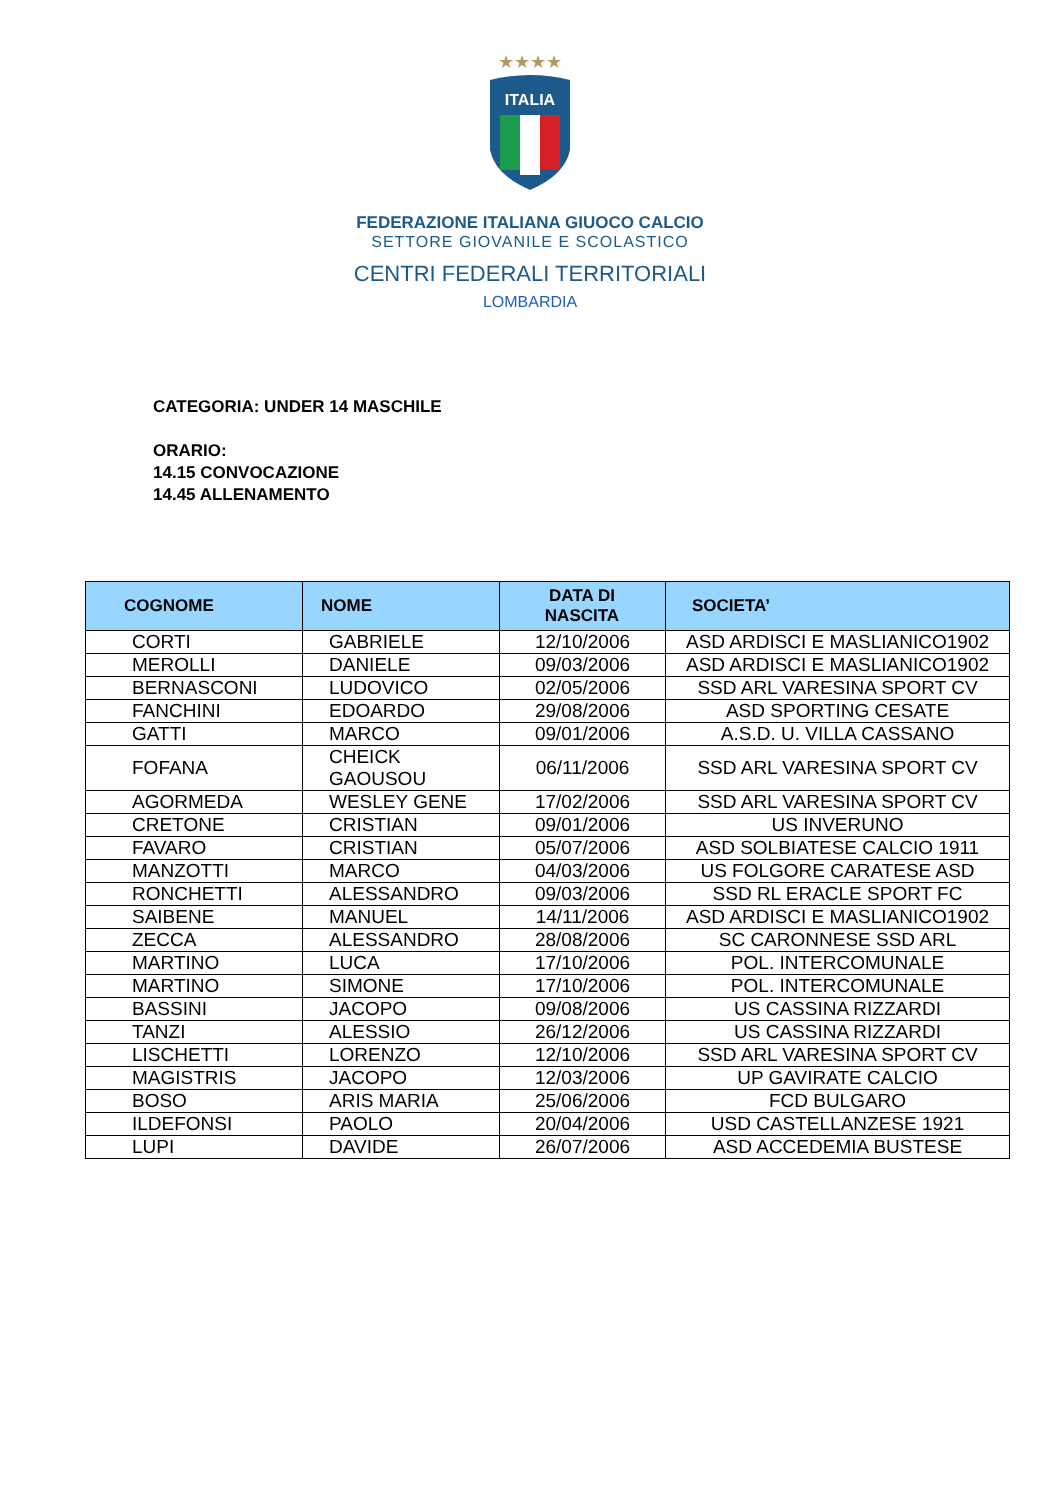★★★★
ITALIA
FEDERAZIONE ITALIANA GIUOCO CALCIO
SETTORE GIOVANILE E SCOLASTICO
CENTRI FEDERALI TERRITORIALI
LOMBARDIA
CATEGORIA: UNDER 14 MASCHILE
ORARIO:
14.15 CONVOCAZIONE
14.45 ALLENAMENTO
| COGNOME | NOME | DATA DI NASCITA | SOCIETA’ |
| --- | --- | --- | --- |
| CORTI | GABRIELE | 12/10/2006 | ASD ARDISCI E MASLIANICO1902 |
| MEROLLI | DANIELE | 09/03/2006 | ASD ARDISCI E MASLIANICO1902 |
| BERNASCONI | LUDOVICO | 02/05/2006 | SSD ARL VARESINA SPORT CV |
| FANCHINI | EDOARDO | 29/08/2006 | ASD SPORTING CESATE |
| GATTI | MARCO | 09/01/2006 | A.S.D. U. VILLA CASSANO |
| FOFANA | CHEICK GAOUSOU | 06/11/2006 | SSD ARL VARESINA SPORT CV |
| AGORMEDA | WESLEY GENE | 17/02/2006 | SSD ARL VARESINA SPORT CV |
| CRETONE | CRISTIAN | 09/01/2006 | US INVERUNO |
| FAVARO | CRISTIAN | 05/07/2006 | ASD SOLBIATESE CALCIO 1911 |
| MANZOTTI | MARCO | 04/03/2006 | US FOLGORE CARATESE ASD |
| RONCHETTI | ALESSANDRO | 09/03/2006 | SSD RL ERACLE SPORT FC |
| SAIBENE | MANUEL | 14/11/2006 | ASD ARDISCI E MASLIANICO1902 |
| ZECCA | ALESSANDRO | 28/08/2006 | SC CARONNESE SSD ARL |
| MARTINO | LUCA | 17/10/2006 | POL. INTERCOMUNALE |
| MARTINO | SIMONE | 17/10/2006 | POL. INTERCOMUNALE |
| BASSINI | JACOPO | 09/08/2006 | US CASSINA RIZZARDI |
| TANZI | ALESSIO | 26/12/2006 | US CASSINA RIZZARDI |
| LISCHETTI | LORENZO | 12/10/2006 | SSD ARL VARESINA SPORT CV |
| MAGISTRIS | JACOPO | 12/03/2006 | UP GAVIRATE CALCIO |
| BOSO | ARIS MARIA | 25/06/2006 | FCD BULGARO |
| ILDEFONSI | PAOLO | 20/04/2006 | USD CASTELLANZESE 1921 |
| LUPI | DAVIDE | 26/07/2006 | ASD ACCEDEMIA BUSTESE |